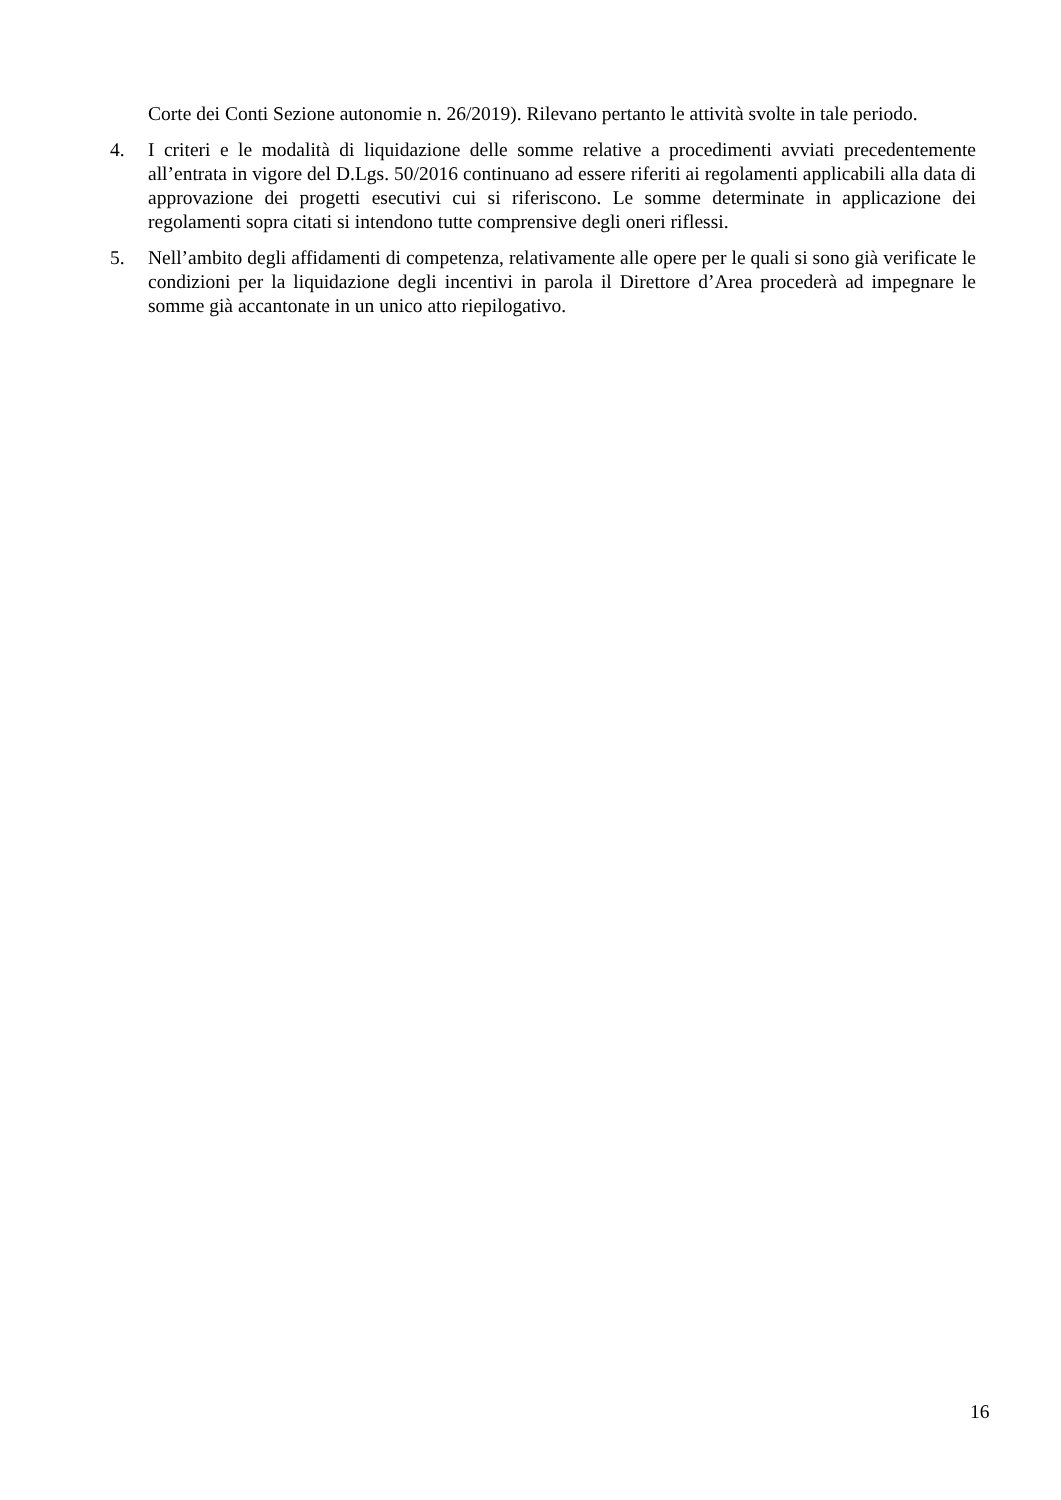Corte dei Conti Sezione autonomie n. 26/2019). Rilevano pertanto le attività svolte in tale periodo.
4. I criteri e le modalità di liquidazione delle somme relative a procedimenti avviati precedentemente all’entrata in vigore del D.Lgs. 50/2016 continuano ad essere riferiti ai regolamenti applicabili alla data di approvazione dei progetti esecutivi cui si riferiscono. Le somme determinate in applicazione dei regolamenti sopra citati si intendono tutte comprensive degli oneri riflessi.
5. Nell’ambito degli affidamenti di competenza, relativamente alle opere per le quali si sono già verificate le condizioni per la liquidazione degli incentivi in parola il Direttore d’Area procederà ad impegnare le somme già accantonate in un unico atto riepilogativo.
16